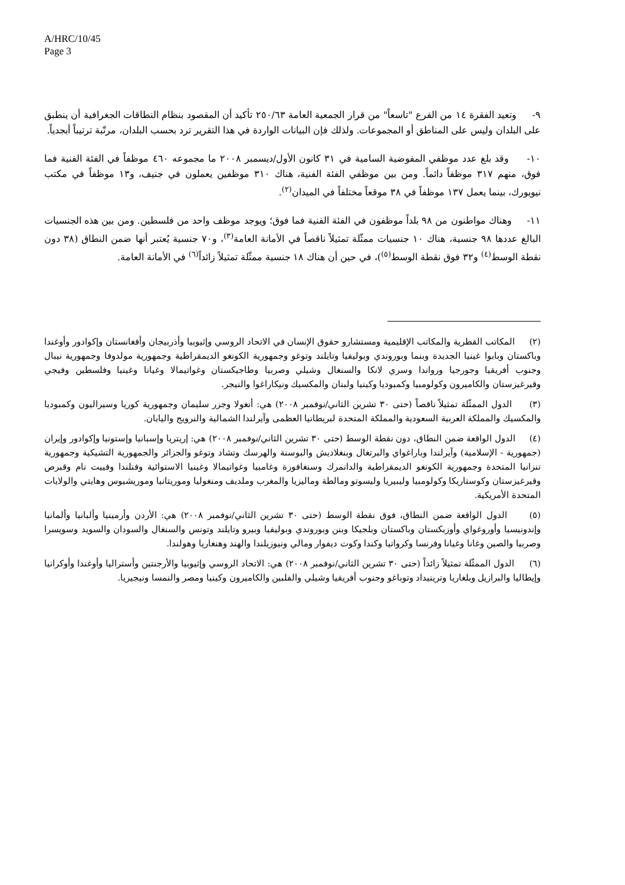A/HRC/10/45
Page 3
٩- وتعيد الفقرة ١٤ من الفرع "تاسعاً" من قرار الجمعية العامة ٢٥٠/٦٣ تأكيد أن المقصود بنظام النطاقات الجغرافية أن ينطبق على البلدان وليس على المناطق أو المجموعات. ولذلك فإن البيانات الواردة في هذا التقرير ترد بحسب البلدان، مرتّبة ترتيباً أبجدياً.
١٠- وقد بلغ عدد موظفي المفوضية السامية في ٣١ كانون الأول/ديسمبر ٢٠٠٨ ما مجموعه ٤٦٠ موظفاً في الفئة الفنية فما فوق، منهم ٣١٧ موظفاً دائماً. ومن بين موظفي الفئة الفنية، هناك ٣١٠ موظفين يعملون في جنيف، و١٣ موظفاً في مكتب نيويورك، بينما يعمل ١٣٧ موظفاً في ٣٨ موقعاً مختلفاً في الميدان<sup>(٢)</sup>.
١١- وهناك مواطنون من ٩٨ بلداً موظفون في الفئة الفنية فما فوق؛ ويوجد موظف واحد من فلسطين. ومن بين هذه الجنسيات البالغ عددها ٩٨ جنسية، هناك ١٠ جنسيات ممثّلة تمثيلاً ناقصاً في الأمانة العامة<sup>(٣)</sup>، و٧٠ جنسية يُعتبر أنها ضمن النطاق (٣٨ دون نقطة الوسط<sup>(٤)</sup> و٣٢ فوق نقطة الوسط<sup>(٥)</sup>)، في حين أن هناك ١٨ جنسية ممثّلة تمثيلاً زائداً<sup>(٦)</sup> في الأمانة العامة.
(٢) المكاتب القطرية والمكاتب الإقليمية ومستشارو حقوق الإنسان في الاتحاد الروسي وإثيوبيا وأذربيجان وأفغانستان وإكوادور وأوغندا وباكستان وبابوا غينيا الجديدة وبنما وبوروندي وبوليفيا وتايلند وتوغو وجمهورية الكونغو الديمقراطية وجمهورية مولدوفا وجمهورية نيبال وجنوب أفريقيا وجورجيا ورواندا وسري لانكا والسنغال وشيلي وصربيا وطاجيكستان وغواتيمالا وغيانا وغينيا وفلسطين وفيجي وقيرغيزستان والكاميرون وكولومبيا وكمبوديا وكينيا ولبنان والمكسيك ونيكاراغوا والنيجر.
(٣) الدول الممثّلة تمثيلاً ناقصاً (حتى ٣٠ تشرين الثاني/نوفمبر ٢٠٠٨) هي: أنغولا وجزر سليمان وجمهورية كوريا وسيراليون وكمبوديا والمكسيك والمملكة العربية السعودية والمملكة المتحدة لبريطانيا العظمى وآيرلندا الشمالية والنرويج واليابان.
(٤) الدول الواقعة ضمن النطاق، دون نقطة الوسط (حتى ٣٠ تشرين الثاني/نوفمبر ٢٠٠٨) هي: إريتريا وإسبانيا وإستونيا وإكوادور وإيران (جمهورية - الإسلامية) وآيرلندا وباراغواي والبرتغال وبنغلاديش والبوسنة والهرسك وتشاد وتوغو والجزائر والجمهورية التشيكية وجمهورية تنزانيا المتحدة وجمهورية الكونغو الديمقراطية والدانمرك وسنغافورة وغامبيا وغواتيمالا وغينيا الاستوائية وفنلندا وفييت نام وقبرص وقيرغيزستان وكوستاريكا وكولومبيا وليبيريا وليسوتو ومالطة وماليزيا والمغرب وملديف ومنغوليا وموريتانيا وموريشيوس وهايتي والولايات المتحدة الأمريكية.
(٥) الدول الواقعة ضمن النطاق، فوق نقطة الوسط (حتى ٣٠ تشرين الثاني/نوفمبر ٢٠٠٨) هي: الأردن وأرمينيا وألبانيا وألمانيا وإندونيسيا وأوروغواي وأوزبكستان وباكستان وبلجيكا وبنن وبوروندي وبوليفيا وبيرو وتايلند وتونس والسنغال والسودان والسويد وسويسرا وصربيا والصين وغانا وغيانا وفرنسا وكرواتيا وكندا وكوت ديفوار ومالي ونيوزيلندا والهند وهنغاريا وهولندا.
(٦) الدول الممثّلة تمثيلاً زائداً (حتى ٣٠ تشرين الثاني/نوفمبر ٢٠٠٨) هي: الاتحاد الروسي وإثيوبيا والأرجنتين وأستراليا وأوغندا وأوكرانيا وإيطاليا والبرازيل وبلغاريا وترينيداد وتوباغو وجنوب أفريقيا وشيلي والفلبين والكاميرون وكينيا ومصر والنمسا ونيجيريا.